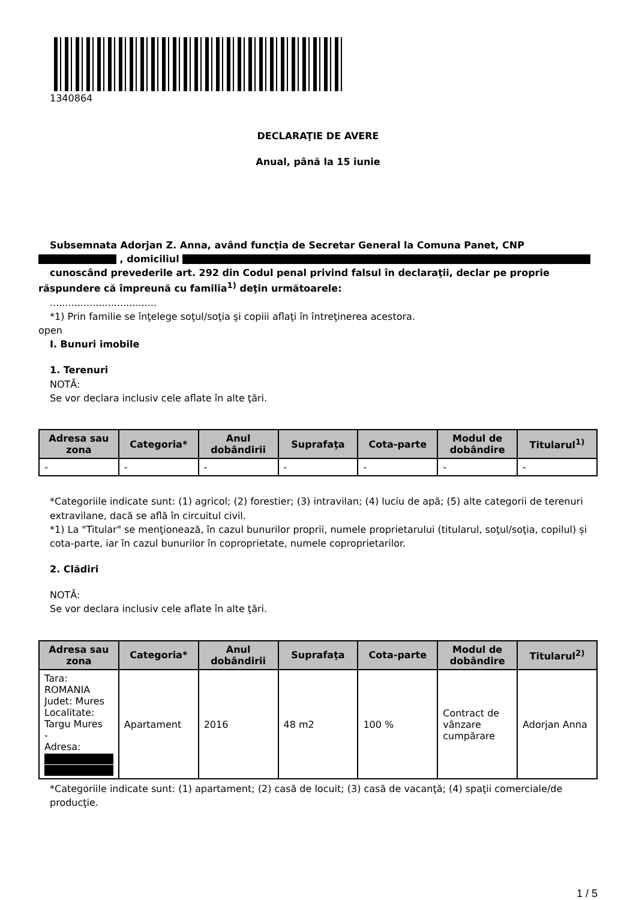1340864
DECLARAŢIE DE AVERE
Anual, până la 15 iunie
Subsemnata Adorjan Z. Anna, având funcţia de Secretar General la Comuna Panet, CNP
, domiciliul
cunoscând prevederile art. 292 din Codul penal privind falsul în declaraţii, declar pe proprie
răspundere că împreună cu familia<sup>1)</sup> deţin următoarele:
...................................
*1) Prin familie se înţelege soţul/soţia şi copiii aflaţi în întreţinerea acestora.
open
I. Bunuri imobile
1. Terenuri
NOTĂ:
Se vor declara inclusiv cele aflate în alte ţări.
| Adresa sau zona | Categoria* | Anul dobândirii | Suprafaţa | Cota-parte | Modul de dobândire | Titularul<sup>1)</sup> |
| --- | --- | --- | --- | --- | --- | --- |
| - | - | - | - | - | - | - |
*Categoriile indicate sunt: (1) agricol; (2) forestier; (3) intravilan; (4) luciu de apă; (5) alte categorii de terenuri extravilane, dacă se află în circuitul civil.
*1) La "Titular" se menţionează, în cazul bunurilor proprii, numele proprietarului (titularul, soţul/soţia, copilul) și cota-parte, iar în cazul bunurilor în coproprietate, numele coproprietarilor.
2. Clădiri
NOTĂ:
Se vor declara inclusiv cele aflate în alte ţări.
| Adresa sau zona | Categoria* | Anul dobândirii | Suprafaţa | Cota-parte | Modul de dobândire | Titularul<sup>2)</sup> |
| --- | --- | --- | --- | --- | --- | --- |
| Tara: ROMANIA Judet: Mures Localitate: Targu Mures - Adresa: | Apartament | 2016 | 48 m2 | 100 % | Contract de vânzare cumpărare | Adorjan Anna |
*Categoriile indicate sunt: (1) apartament; (2) casă de locuit; (3) casă de vacanţă; (4) spaţii comerciale/de producţie.
1 / 5